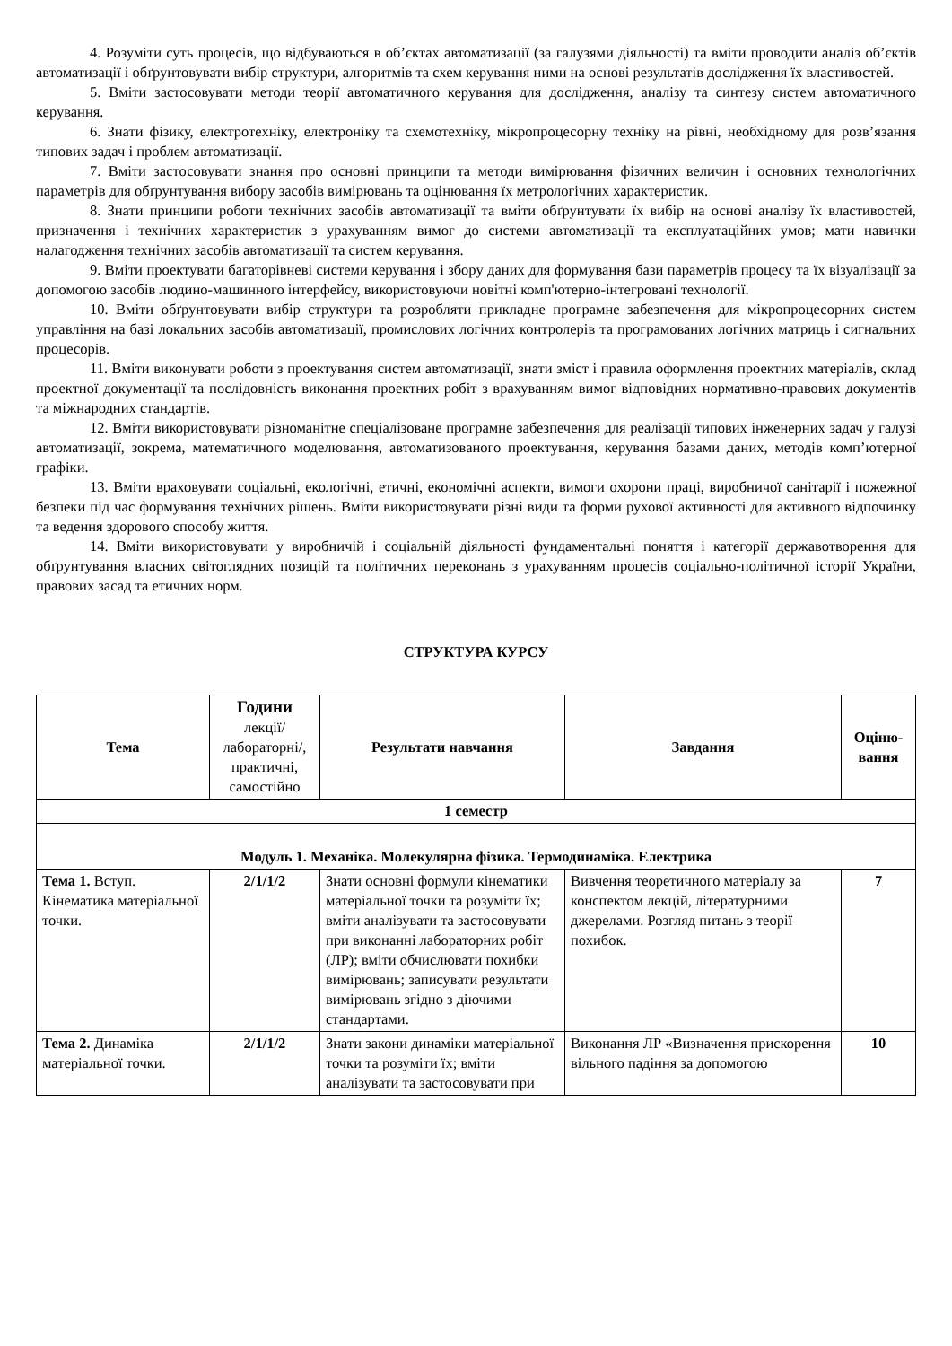4. Розуміти суть процесів, що відбуваються в об’єктах автоматизації (за галузями діяльності) та вміти проводити аналіз об’єктів автоматизації і обґрунтовувати вибір структури, алгоритмів та схем керування ними на основі результатів дослідження їх властивостей.
5. Вміти застосовувати методи теорії автоматичного керування для дослідження, аналізу та синтезу систем автоматичного керування.
6. Знати фізику, електротехніку, електроніку та схемотехніку, мікропроцесорну техніку на рівні, необхідному для розв’язання типових задач і проблем автоматизації.
7. Вміти застосовувати знання про основні принципи та методи вимірювання фізичних величин і основних технологічних параметрів для обґрунтування вибору засобів вимірювань та оцінювання їх метрологічних характеристик.
8. Знати принципи роботи технічних засобів автоматизації та вміти обґрунтувати їх вибір на основі аналізу їх властивостей, призначення і технічних характеристик з урахуванням вимог до системи автоматизації та експлуатаційних умов; мати навички налагодження технічних засобів автоматизації та систем керування.
9. Вміти проектувати багаторівневі системи керування і збору даних для формування бази параметрів процесу та їх візуалізації за допомогою засобів людино-машинного інтерфейсу, використовуючи новітні комп'ютерно-інтегровані технології.
10. Вміти обґрунтовувати вибір структури та розробляти прикладне програмне забезпечення для мікропроцесорних систем управління на базі локальних засобів автоматизації, промислових логічних контролерів та програмованих логічних матриць і сигнальних процесорів.
11. Вміти виконувати роботи з проектування систем автоматизації, знати зміст і правила оформлення проектних матеріалів, склад проектної документації та послідовність виконання проектних робіт з врахуванням вимог відповідних нормативно-правових документів та міжнародних стандартів.
12. Вміти використовувати різноманітне спеціалізоване програмне забезпечення для реалізації типових інженерних задач у галузі автоматизації, зокрема, математичного моделювання, автоматизованого проектування, керування базами даних, методів комп’ютерної графіки.
13. Вміти враховувати соціальні, екологічні, етичні, економічні аспекти, вимоги охорони праці, виробничої санітарії і пожежної безпеки під час формування технічних рішень. Вміти використовувати різні види та форми рухової активності для активного відпочинку та ведення здорового способу життя.
14. Вміти використовувати у виробничій і соціальній діяльності фундаментальні поняття і категорії державотворення для обґрунтування власних світоглядних позицій та політичних переконань з урахуванням процесів соціально-політичної історії України, правових засад та етичних норм.
СТРУКТУРА КУРСУ
| Тема | Години лекції/ лабораторні/, практичні, самостійно | Результати навчання | Завдання | Оціню-вання |
| --- | --- | --- | --- | --- |
| 1 семестр | | | | |
| Модуль 1. Механіка. Молекулярна фізика. Термодинаміка. Електрика | | | | |
| Тема 1. Вступ. Кінематика матеріальної точки. | 2/1/1/2 | Знати основні формули кінематики матеріальної точки та розуміти їх; вміти аналізувати та застосовувати при виконанні лабораторних робіт (ЛР); вміти обчислювати похибки вимірювань; записувати результати вимірювань згідно з діючими стандартами. | Вивчення теоретичного матеріалу за конспектом лекцій, літературними джерелами. Розгляд питань з теорії похибок. | 7 |
| Тема 2. Динаміка матеріальної точки. | 2/1/1/2 | Знати закони динаміки матеріальної точки та розуміти їх; вміти аналізувати та застосовувати при | Виконання ЛР «Визначення прискорення вільного падіння за допомогою | 10 |